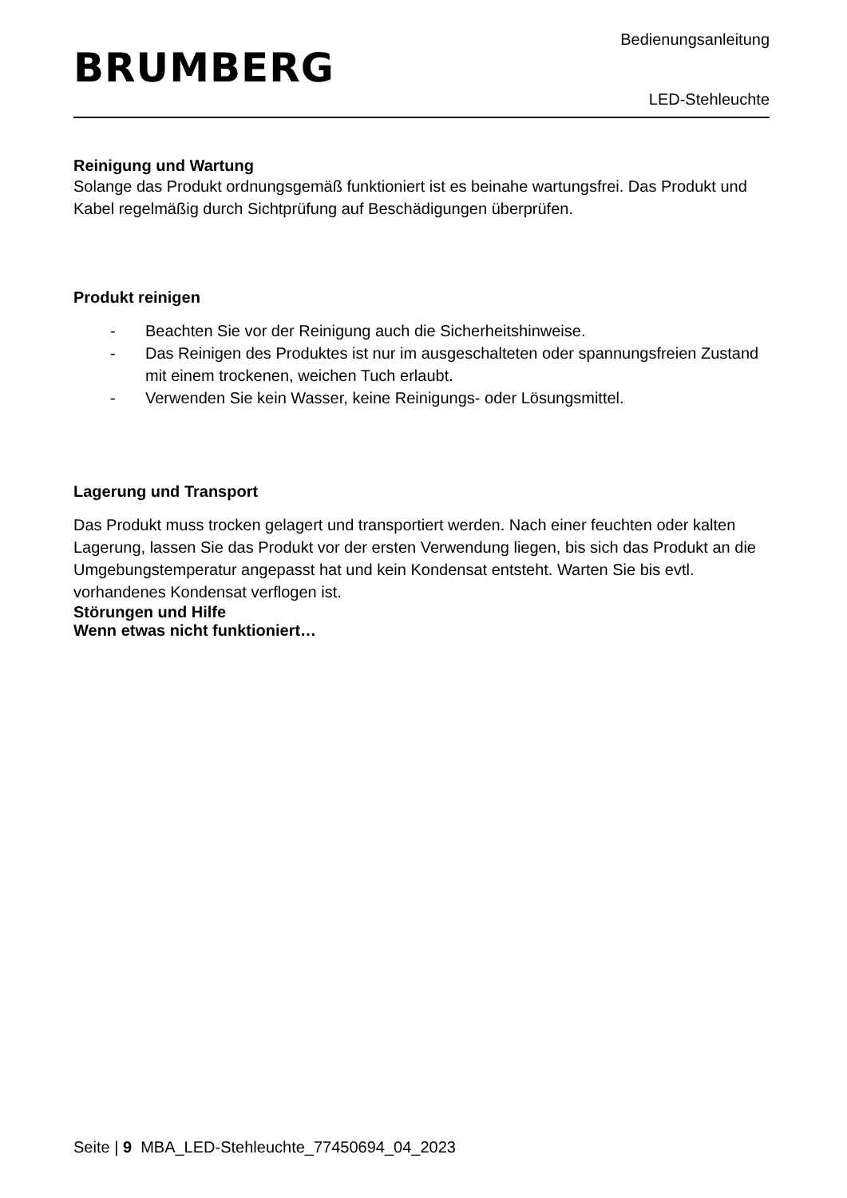BRUMBERG
Bedienungsanleitung
LED-Stehleuchte
Reinigung und Wartung
Solange das Produkt ordnungsgemäß funktioniert ist es beinahe wartungsfrei. Das Produkt und Kabel regelmäßig durch Sichtprüfung auf Beschädigungen überprüfen.
Produkt reinigen
- Beachten Sie vor der Reinigung auch die Sicherheitshinweise.
- Das Reinigen des Produktes ist nur im ausgeschalteten oder spannungsfreien Zustand mit einem trockenen, weichen Tuch erlaubt.
- Verwenden Sie kein Wasser, keine Reinigungs- oder Lösungsmittel.
Lagerung und Transport
Das Produkt muss trocken gelagert und transportiert werden. Nach einer feuchten oder kalten Lagerung, lassen Sie das Produkt vor der ersten Verwendung liegen, bis sich das Produkt an die Umgebungstemperatur angepasst hat und kein Kondensat entsteht. Warten Sie bis evtl. vorhandenes Kondensat verflogen ist.
Störungen und Hilfe
Wenn etwas nicht funktioniert…
Seite | 9 MBA_LED-Stehleuchte_77450694_04_2023